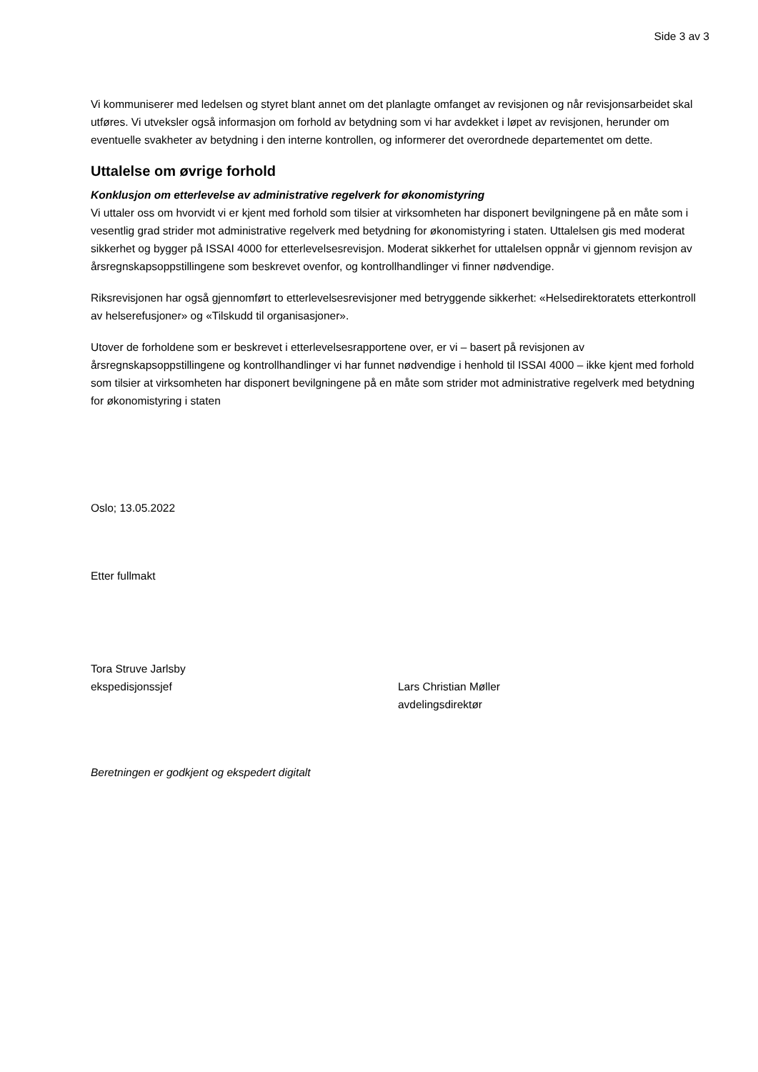Side 3 av 3
Vi kommuniserer med ledelsen og styret blant annet om det planlagte omfanget av revisjonen og når revisjonsarbeidet skal utføres. Vi utveksler også informasjon om forhold av betydning som vi har avdekket i løpet av revisjonen, herunder om eventuelle svakheter av betydning i den interne kontrollen, og informerer det overordnede departementet om dette.
Uttalelse om øvrige forhold
Konklusjon om etterlevelse av administrative regelverk for økonomistyring
Vi uttaler oss om hvorvidt vi er kjent med forhold som tilsier at virksomheten har disponert bevilgningene på en måte som i vesentlig grad strider mot administrative regelverk med betydning for økonomistyring i staten. Uttalelsen gis med moderat sikkerhet og bygger på ISSAI 4000 for etterlevelsesrevisjon. Moderat sikkerhet for uttalelsen oppnår vi gjennom revisjon av årsregnskapsoppstillingene som beskrevet ovenfor, og kontrollhandlinger vi finner nødvendige.
Riksrevisjonen har også gjennomført to etterlevelsesrevisjoner med betryggende sikkerhet: «Helsedirektoratets etterkontroll av helserefusjoner» og «Tilskudd til organisasjoner».
Utover de forholdene som er beskrevet i etterlevelsesrapportene over, er vi – basert på revisjonen av årsregnskapsoppstillingene og kontrollhandlinger vi har funnet nødvendige i henhold til ISSAI 4000 – ikke kjent med forhold som tilsier at virksomheten har disponert bevilgningene på en måte som strider mot administrative regelverk med betydning for økonomistyring i staten
Oslo; 13.05.2022
Etter fullmakt
Tora Struve Jarlsby
ekspedisjonssjef
Lars Christian Møller
avdelingsdirektør
Beretningen er godkjent og ekspedert digitalt